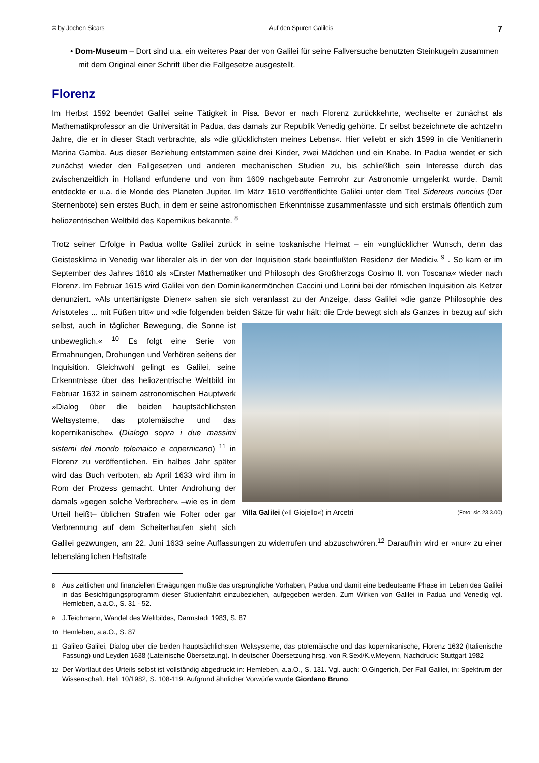© by Jochen Sicars Auf den Spuren Galileis 7
• Dom-Museum – Dort sind u.a. ein weiteres Paar der von Galilei für seine Fallversuche benutzten Steinkugeln zusammen mit dem Original einer Schrift über die Fallgesetze ausgestellt.
Florenz
Im Herbst 1592 beendet Galilei seine Tätigkeit in Pisa. Bevor er nach Florenz zurückkehrte, wechselte er zunächst als Mathematikprofessor an die Universität in Padua, das damals zur Republik Venedig gehörte. Er selbst bezeichnete die achtzehn Jahre, die er in dieser Stadt verbrachte, als »die glücklichsten meines Lebens«. Hier veliebt er sich 1599 in die Venitianerin Marina Gamba. Aus dieser Beziehung entstammen seine drei Kinder, zwei Mädchen und ein Knabe. In Padua wendet er sich zunächst wieder den Fallgesetzen und anderen mechanischen Studien zu, bis schließlich sein Interesse durch das zwischenzeitlich in Holland erfundene und von ihm 1609 nachgebaute Fernrohr zur Astronomie umgelenkt wurde. Damit entdeckte er u.a. die Monde des Planeten Jupiter. Im März 1610 veröffentlichte Galilei unter dem Titel Sidereus nuncius (Der Sternenbote) sein erstes Buch, in dem er seine astronomischen Erkenntnisse zusammenfasste und sich erstmals öffentlich zum heliozentrischen Weltbild des Kopernikus bekannte. <sup>8</sup>
Trotz seiner Erfolge in Padua wollte Galilei zurück in seine toskanische Heimat – ein »unglücklicher Wunsch, denn das Geistesklima in Venedig war liberaler als in der von der Inquisition stark beeinflußten Residenz der Medici« <sup>9</sup> . So kam er im September des Jahres 1610 als »Erster Mathematiker und Philosoph des Großherzogs Cosimo II. von Toscana« wieder nach Florenz. Im Februar 1615 wird Galilei von den Dominikanermönchen Caccini und Lorini bei der römischen Inquisition als Ketzer denunziert. »Als untertänigste Diener« sahen sie sich veranlasst zu der Anzeige, dass Galilei »die ganze Philosophie des Aristoteles ... mit Füßen tritt« und »die folgenden beiden Sätze für wahr hält: die Erde bewegt sich als Ganzes in bezug auf sich selbst, auch in täglicher Villa Galilei (»Il Giojello«) in Arcetri (Foto: sic 23.3.00) Bewegung, die Sonne ist unbeweglich.« <sup>10</sup> Es folgt eine Serie von Ermahnungen, Drohungen und Verhören seitens der Inquisition. Gleichwohl gelingt es Galilei, seine Erkenntnisse über das heliozentrische Weltbild im Februar 1632 in seinem astronomischen Hauptwerk »Dialog über die beiden hauptsächlichsten Weltsysteme, das ptolemäische und das kopernikanische« (Dialogo sopra i due massimi sistemi del mondo tolemaico e copernicano) <sup>11</sup> in Florenz zu veröffentlichen. Ein halbes Jahr später wird das Buch verboten, ab April 1633 wird ihm in Rom der Prozess gemacht. Unter Androhung der damals »gegen solche Verbrecher« –wie es in dem Urteil heißt– üblichen Strafen wie Folter oder gar Verbrennung auf dem Scheiterhaufen sieht sich Galilei gezwungen, am 22. Juni 1633 seine Auffassungen zu widerrufen und abzuschwören.<sup>12</sup> Daraufhin wird er »nur« zu einer lebenslänglichen Haftstrafe
<sup>8</sup> Aus zeitlichen und finanziellen Erwägungen mußte das ursprüngliche Vorhaben, Padua und damit eine bedeutsame Phase im Leben des Galilei in das Besichtigungsprogramm dieser Studienfahrt einzubeziehen, aufgegeben werden. Zum Wirken von Galilei in Padua und Venedig vgl. Hemleben, a.a.O., S. 31 - 52.
<sup>9</sup> J.Teichmann, Wandel des Weltbildes, Darmstadt 1983, S. 87
<sup>10</sup> Hemleben, a.a.O., S. 87
<sup>11</sup> Galileo Galilei, Dialog über die beiden hauptsächlichsten Weltsysteme, das ptolemäische und das kopernikanische, Florenz 1632 (Italienische Fassung) und Leyden 1638 (Lateinische Übersetzung). In deutscher Übersetzung hrsg. von R.Sexl/K.v.Meyenn, Nachdruck: Stuttgart 1982
<sup>12</sup> Der Wortlaut des Urteils selbst ist vollständig abgedruckt in: Hemleben, a.a.O., S. 131. Vgl. auch: O.Gingerich, Der Fall Galilei, in: Spektrum der Wissenschaft, Heft 10/1982, S. 108-119. Aufgrund ähnlicher Vorwürfe wurde Giordano Bruno,